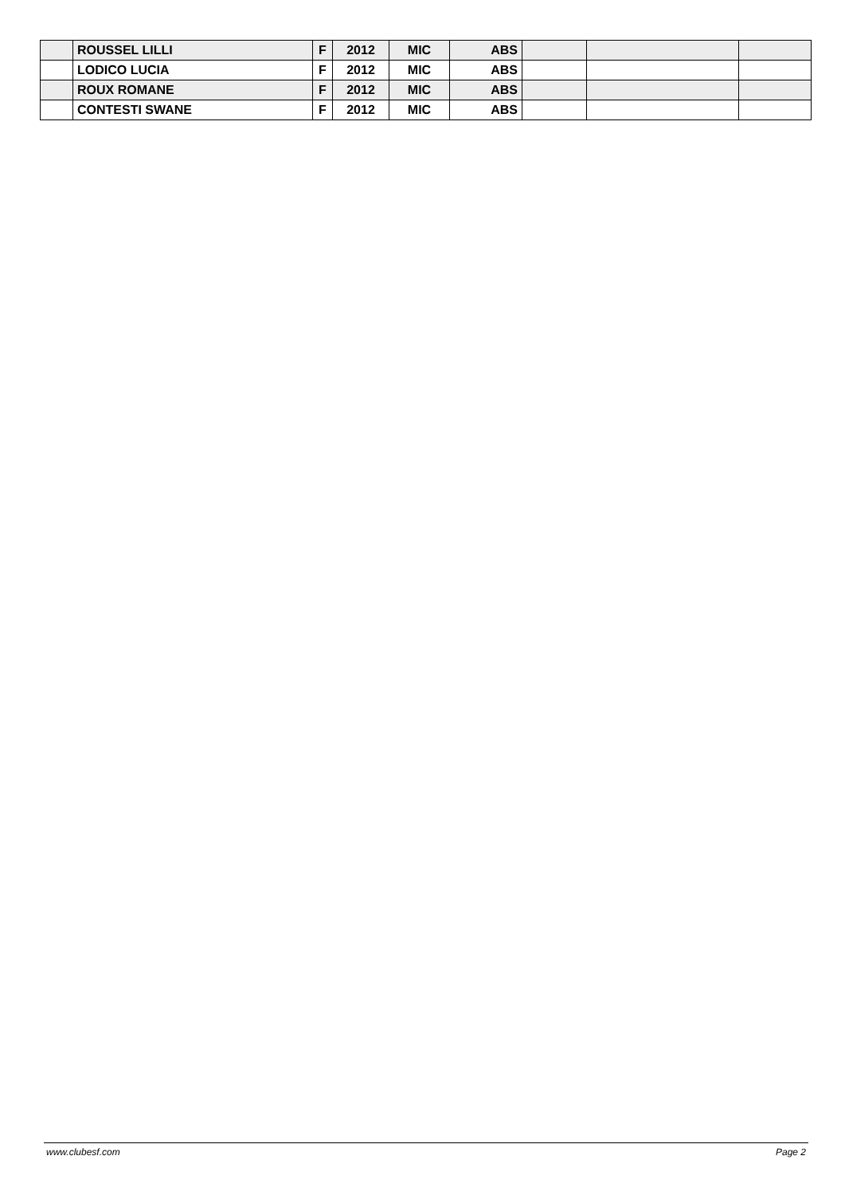| | ROUSSEL LILLI | F | 2012 | MIC | ABS | | | |
| | LODICO LUCIA | F | 2012 | MIC | ABS | | | |
| | ROUX ROMANE | F | 2012 | MIC | ABS | | | |
| | CONTESTI SWANE | F | 2012 | MIC | ABS | | | |
www.clubesf.com Page 2